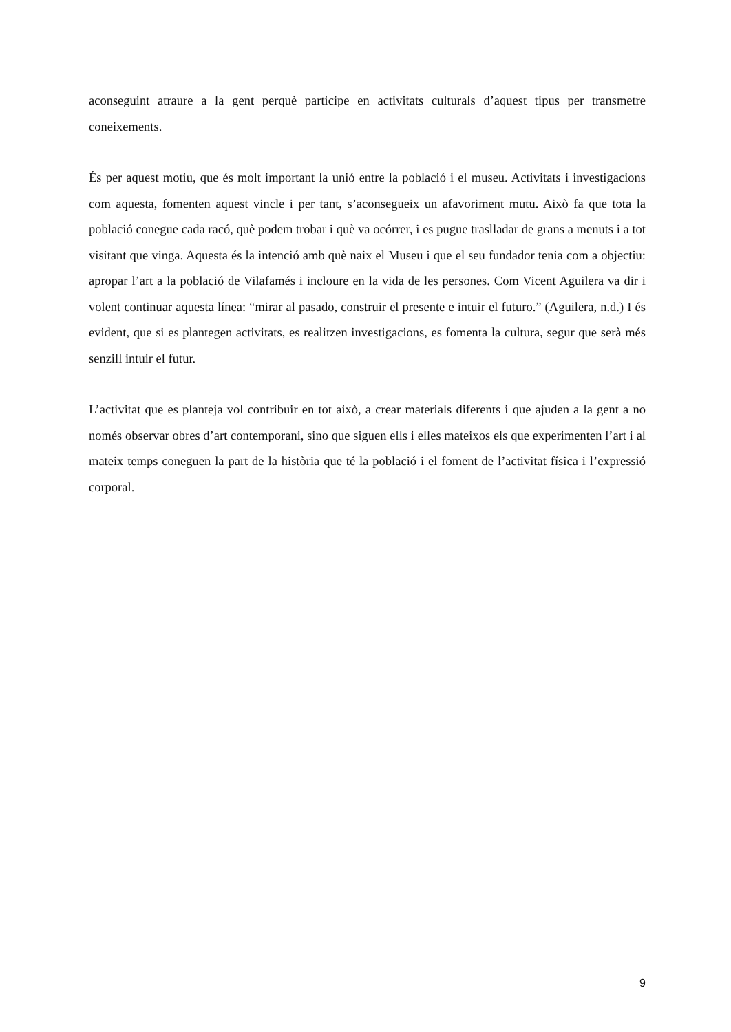aconseguint atraure a la gent perquè participe en activitats culturals d’aquest tipus per transmetre coneixements.
És per aquest motiu, que és molt important la unió entre la població i el museu. Activitats i investigacions com aquesta, fomenten aquest vincle i per tant, s’aconsegueix un afavoriment mutu. Això fa que tota la població conegue cada racó, què podem trobar i què va ocórrer, i es pugue traslladar de grans a menuts i a tot visitant que vinga. Aquesta és la intenció amb què naix el Museu i que el seu fundador tenia com a objectiu: apropar l’art a la població de Vilafamés i incloure en la vida de les persones. Com Vicent Aguilera va dir i volent continuar aquesta línea: “mirar al pasado, construir el presente e intuir el futuro.” (Aguilera, n.d.) I és evident, que si es plantegen activitats, es realitzen investigacions, es fomenta la cultura, segur que serà més senzill intuir el futur.
L’activitat que es planteja vol contribuir en tot això, a crear materials diferents i que ajuden a la gent a no només observar obres d’art contemporani, sino que siguen ells i elles mateixos els que experimenten l’art i al mateix temps coneguen la part de la història que té la població i el foment de l’activitat física i l’expressió corporal.
9